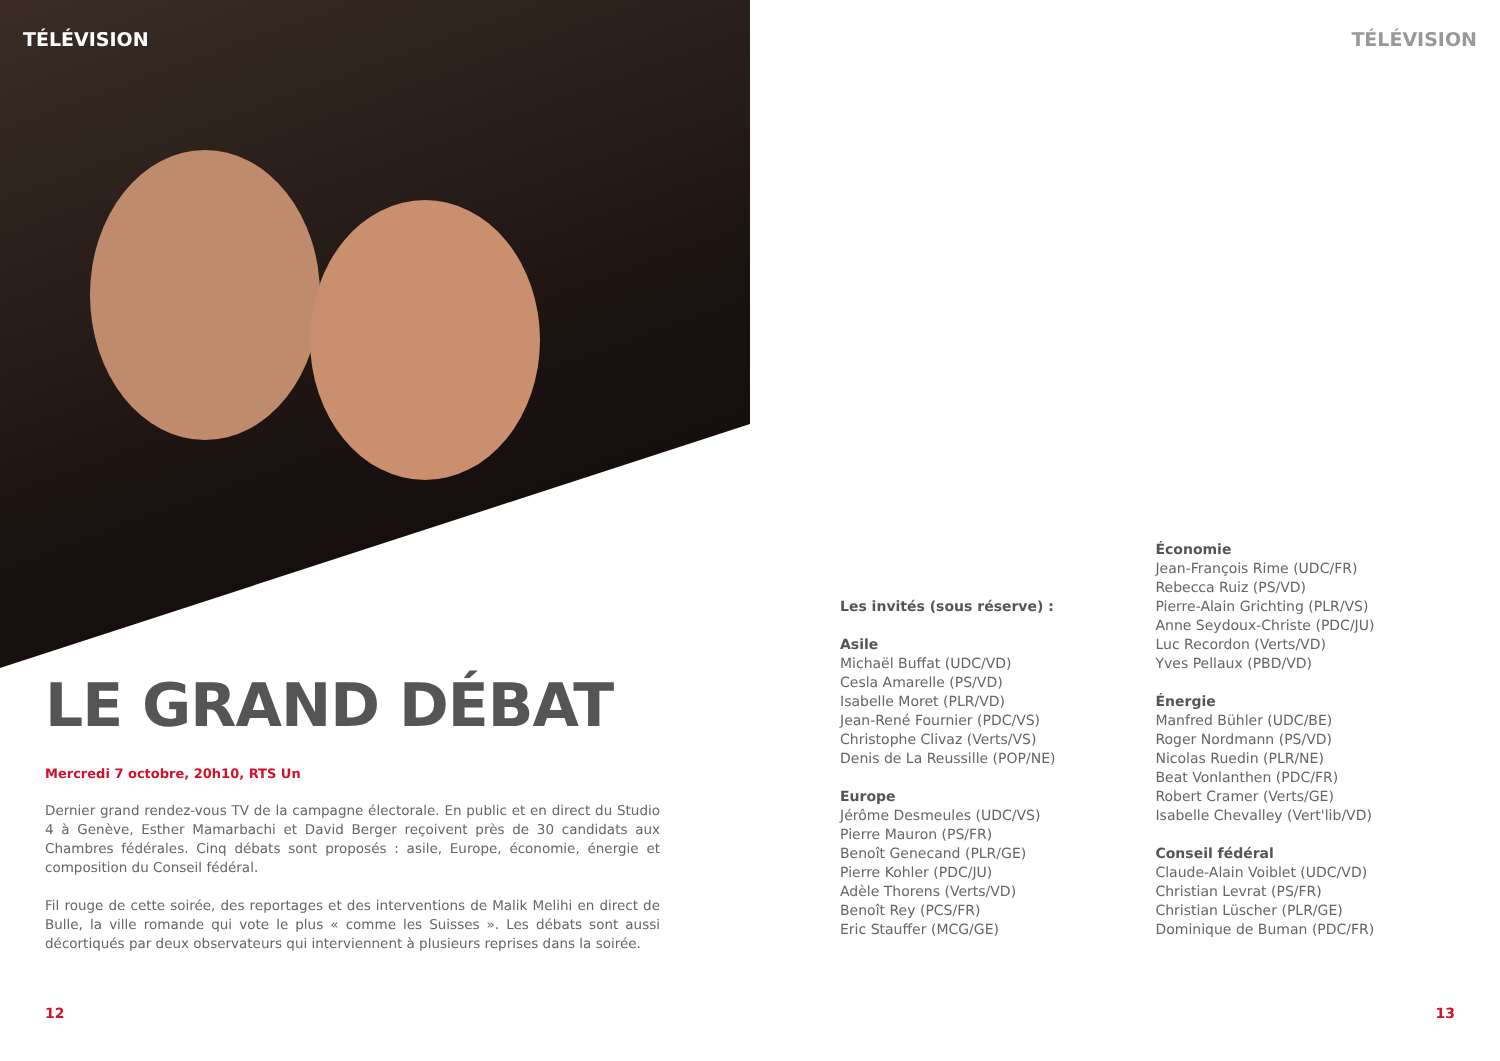TÉLÉVISION
LE GRAND DÉBAT
Mercredi 7 octobre, 20h10, RTS Un
Dernier grand rendez-vous TV de la campagne électorale. En public et en direct du Studio 4 à Genève, Esther Mamarbachi et David Berger reçoivent près de 30 candidats aux Chambres fédérales. Cinq débats sont proposés : asile, Europe, économie, énergie et composition du Conseil fédéral.
Fil rouge de cette soirée, des reportages et des interventions de Malik Melihi en direct de Bulle, la ville romande qui vote le plus « comme les Suisses ». Les débats sont aussi décortiqués par deux observateurs qui interviennent à plusieurs reprises dans la soirée.
12
TÉLÉVISION
Les invités (sous réserve) :
Asile
Michaël Buffat (UDC/VD)
Cesla Amarelle (PS/VD)
Isabelle Moret (PLR/VD)
Jean-René Fournier (PDC/VS)
Christophe Clivaz (Verts/VS)
Denis de La Reussille (POP/NE)
Europe
Jérôme Desmeules (UDC/VS)
Pierre Mauron (PS/FR)
Benoît Genecand (PLR/GE)
Pierre Kohler (PDC/JU)
Adèle Thorens (Verts/VD)
Benoît Rey (PCS/FR)
Eric Stauffer (MCG/GE)
Économie
Jean-François Rime (UDC/FR)
Rebecca Ruiz (PS/VD)
Pierre-Alain Grichting (PLR/VS)
Anne Seydoux-Christe (PDC/JU)
Luc Recordon (Verts/VD)
Yves Pellaux (PBD/VD)
Énergie
Manfred Bühler (UDC/BE)
Roger Nordmann (PS/VD)
Nicolas Ruedin (PLR/NE)
Beat Vonlanthen (PDC/FR)
Robert Cramer (Verts/GE)
Isabelle Chevalley (Vert'lib/VD)
Conseil fédéral
Claude-Alain Voiblet (UDC/VD)
Christian Levrat (PS/FR)
Christian Lüscher (PLR/GE)
Dominique de Buman (PDC/FR)
13